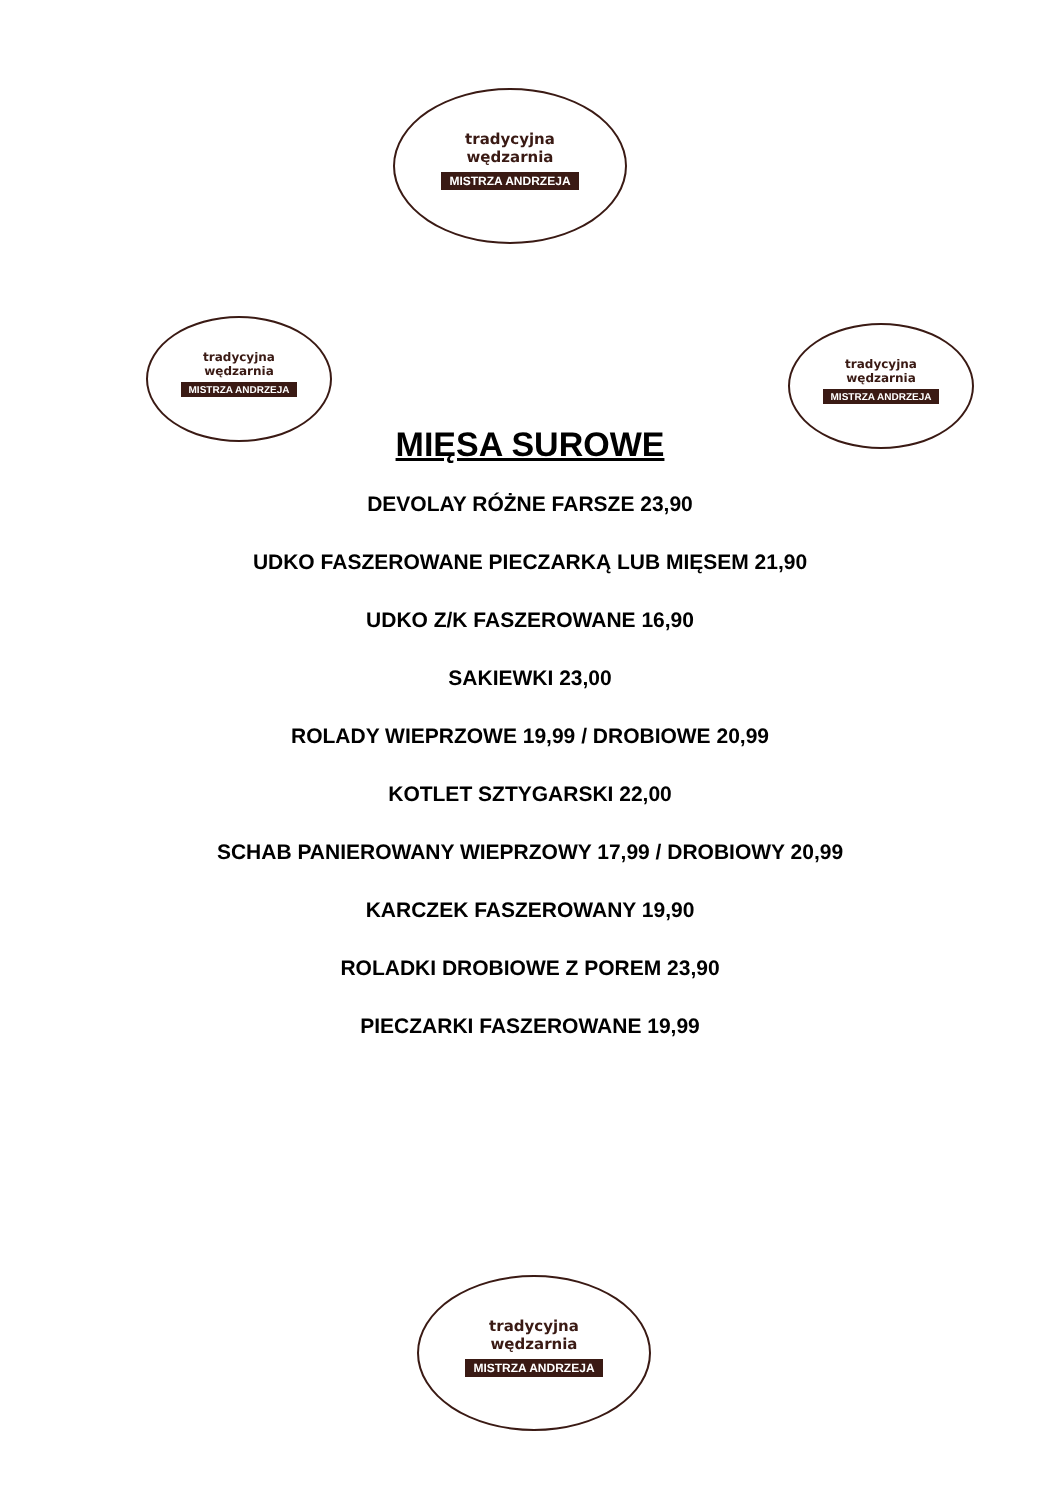tradycyjna
wędzarnia
MISTRZA ANDRZEJA
tradycyjna
wędzarnia
MISTRZA ANDRZEJA
tradycyjna
wędzarnia
MISTRZA ANDRZEJA
MIĘSA SUROWE
DEVOLAY RÓŻNE FARSZE 23,90
UDKO FASZEROWANE PIECZARKĄ LUB MIĘSEM 21,90
UDKO Z/K FASZEROWANE 16,90
SAKIEWKI 23,00
ROLADY WIEPRZOWE 19,99 / DROBIOWE 20,99
KOTLET SZTYGARSKI 22,00
SCHAB PANIEROWANY WIEPRZOWY 17,99 / DROBIOWY 20,99
KARCZEK FASZEROWANY 19,90
ROLADKI DROBIOWE Z POREM 23,90
PIECZARKI FASZEROWANE 19,99
tradycyjna
wędzarnia
MISTRZA ANDRZEJA